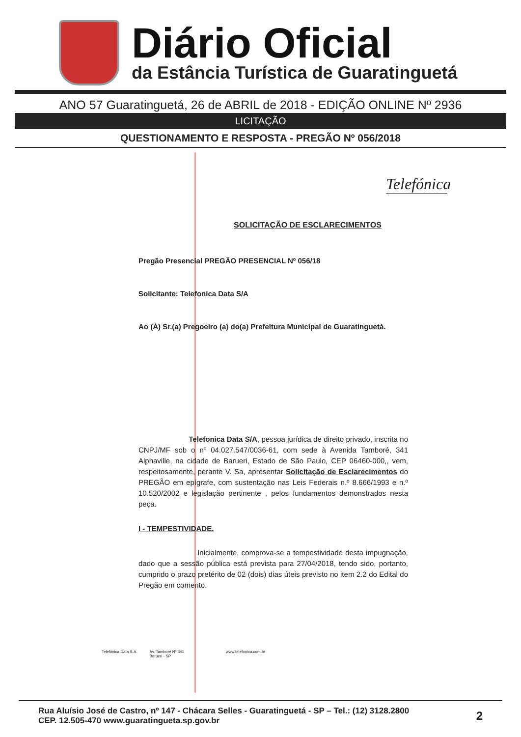Diário Oficial
da Estância Turística de Guaratinguetá
ANO 57 Guaratinguetá, 26 de ABRIL de 2018 - EDIÇÃO ONLINE Nº 2936
LICITAÇÃO
QUESTIONAMENTO E RESPOSTA - PREGÃO Nº 056/2018
Telefónica
SOLICITAÇÃO DE ESCLARECIMENTOS
Pregão Presencial PREGÃO PRESENCIAL Nº 056/18
Solicitante: Telefonica Data S/A
Ao (À) Sr.(a) Pregoeiro (a) do(a) Prefeitura Municipal de Guaratinguetá.
Telefonica Data S/A, pessoa jurídica de direito privado, inscrita no CNPJ/MF sob o nº 04.027.547/0036-61, com sede à Avenida Tamboré, 341 Alphaville, na cidade de Barueri, Estado de São Paulo, CEP 06460-000,, vem, respeitosamente, perante V. Sa, apresentar Solicitação de Esclarecimentos do PREGÃO em epígrafe, com sustentação nas Leis Federais n.º 8.666/1993 e n.º 10.520/2002 e legislação pertinente , pelos fundamentos demonstrados nesta peça.
I - TEMPESTIVIDADE.
Inicialmente, comprova-se a tempestividade desta impugnação, dado que a sessão pública está prevista para 27/04/2018, tendo sido, portanto, cumprido o prazo pretérito de 02 (dois) dias úteis previsto no item 2.2 do Edital do Pregão em comento.
Telefônica Data S.A. Av. Tamboré Nº 341
Barueri - SP www.telefonica.com.br
Rua Aluísio José de Castro, nº 147 - Chácara Selles - Guaratinguetá - SP – Tel.: (12) 3128.2800
CEP. 12.505-470 www.guaratingueta.sp.gov.br
2